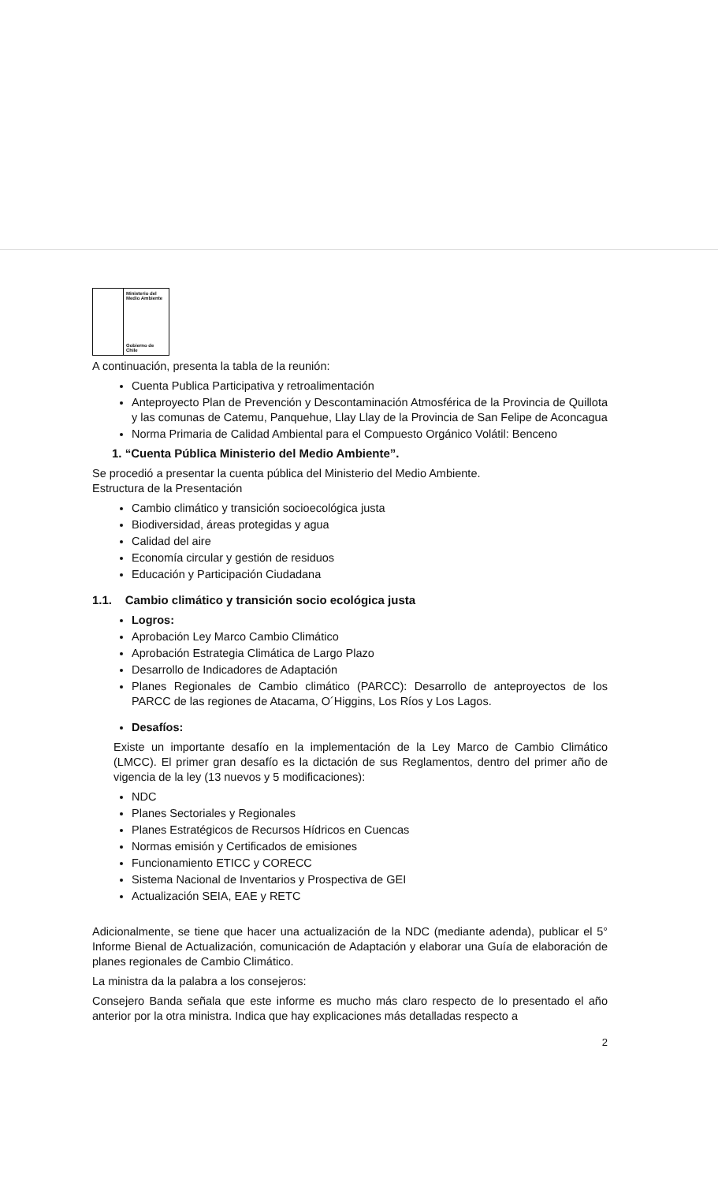Ministerio del Medio Ambiente
Gobierno de Chile
A continuación, presenta la tabla de la reunión:
Cuenta Publica Participativa y retroalimentación
Anteproyecto Plan de Prevención y Descontaminación Atmosférica de la Provincia de Quillota y las comunas de Catemu, Panquehue, Llay Llay de la Provincia de San Felipe de Aconcagua
Norma Primaria de Calidad Ambiental para el Compuesto Orgánico Volátil: Benceno
1. “Cuenta Pública Ministerio del Medio Ambiente”.
Se procedió a presentar la cuenta pública del Ministerio del Medio Ambiente.
Estructura de la Presentación
Cambio climático y transición socioecológica justa
Biodiversidad, áreas protegidas y agua
Calidad del aire
Economía circular y gestión de residuos
Educación y Participación Ciudadana
1.1. Cambio climático y transición socio ecológica justa
Logros:
Aprobación Ley Marco Cambio Climático
Aprobación Estrategia Climática de Largo Plazo
Desarrollo de Indicadores de Adaptación
Planes Regionales de Cambio climático (PARCC): Desarrollo de anteproyectos de los PARCC de las regiones de Atacama, O´Higgins, Los Ríos y Los Lagos.
Desafíos:
Existe un importante desafío en la implementación de la Ley Marco de Cambio Climático (LMCC). El primer gran desafío es la dictación de sus Reglamentos, dentro del primer año de vigencia de la ley (13 nuevos y 5 modificaciones):
NDC
Planes Sectoriales y Regionales
Planes Estratégicos de Recursos Hídricos en Cuencas
Normas emisión y Certificados de emisiones
Funcionamiento ETICC y CORECC
Sistema Nacional de Inventarios y Prospectiva de GEI
Actualización SEIA, EAE y RETC
Adicionalmente, se tiene que hacer una actualización de la NDC (mediante adenda), publicar el 5° Informe Bienal de Actualización, comunicación de Adaptación y elaborar una Guía de elaboración de planes regionales de Cambio Climático.
La ministra da la palabra a los consejeros:
Consejero Banda señala que este informe es mucho más claro respecto de lo presentado el año anterior por la otra ministra. Indica que hay explicaciones más detalladas respecto a
2